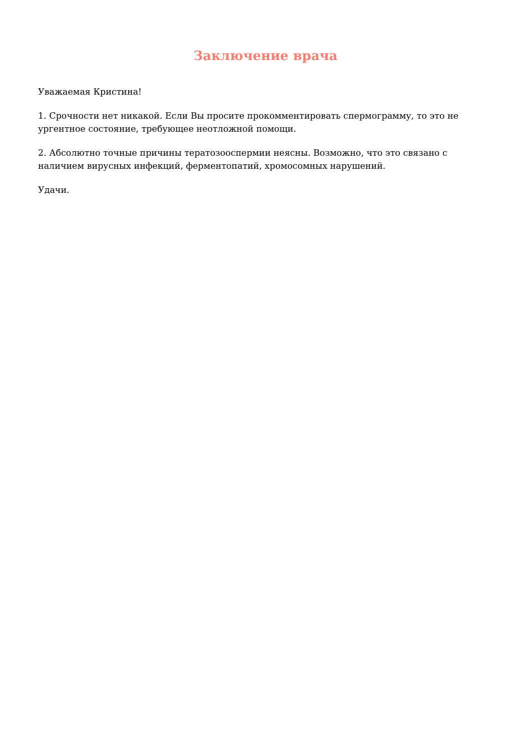Заключение врача
Уважаемая Кристина!
1. Срочности нет никакой. Если Вы просите прокомментировать спермограмму, то это не ургентное состояние, требующее неотложной помощи.
2. Абсолютно точные причины тератозооспермии неясны. Возможно, что это связано с наличием вирусных инфекций, ферментопатий, хромосомных нарушений.
Удачи.